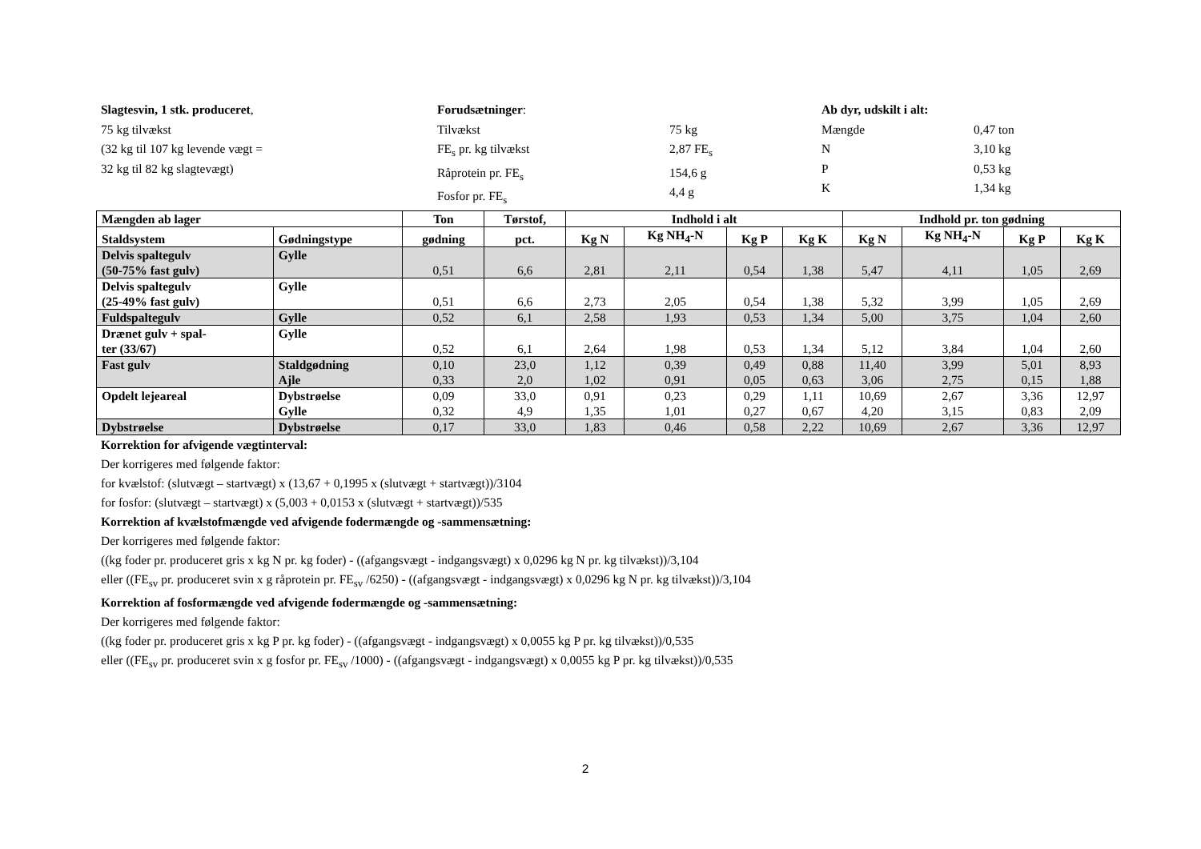Slagtesvin, 1 stk. produceret,
75 kg tilvækst
(32 kg til 107 kg levende vægt =
32 kg til 82 kg slagtevægt)
Forudsætninger:
Tilvækst
FE<sub>s</sub> pr. kg tilvækst
Råprotein pr. FE<sub>s</sub>
Fosfor pr. FE<sub>s</sub>
75 kg
2,87 FE<sub>s</sub>
154,6 g
4,4 g
Ab dyr, udskilt i alt:
Mængde
N
P
K
0,47 ton
3,10 kg
0,53 kg
1,34 kg
| Mængden ab lager | | Ton | Tørstof, | Indhold i alt | | | | Indhold pr. ton gødning | | | |
| --- | --- | --- | --- | --- | --- | --- | --- | --- | --- | --- | --- |
| Staldsystem | Gødningstype | gødning | pct. | Kg N | Kg NH<sub>4</sub>-N | Kg P | Kg K | Kg N | Kg NH<sub>4</sub>-N | Kg P | Kg K |
| Delvis spaltegulv (50-75% fast gulv) | Gylle | 0,51 | 6,6 | 2,81 | 2,11 | 0,54 | 1,38 | 5,47 | 4,11 | 1,05 | 2,69 |
| Delvis spaltegulv (25-49% fast gulv) | Gylle | 0,51 | 6,6 | 2,73 | 2,05 | 0,54 | 1,38 | 5,32 | 3,99 | 1,05 | 2,69 |
| Fuldspaltegulv | Gylle | 0,52 | 6,1 | 2,58 | 1,93 | 0,53 | 1,34 | 5,00 | 3,75 | 1,04 | 2,60 |
| Drænet gulv + spal- ter (33/67) | Gylle | 0,52 | 6,1 | 2,64 | 1,98 | 0,53 | 1,34 | 5,12 | 3,84 | 1,04 | 2,60 |
| Fast gulv | Staldgødning Ajle | 0,10 0,33 | 23,0 2,0 | 1,12 1,02 | 0,39 0,91 | 0,49 0,05 | 0,88 0,63 | 11,40 3,06 | 3,99 2,75 | 5,01 0,15 | 8,93 1,88 |
| Opdelt lejeareal | Dybstrøelse Gylle | 0,09 0,32 | 33,0 4,9 | 0,91 1,35 | 0,23 1,01 | 0,29 0,27 | 1,11 0,67 | 10,69 4,20 | 2,67 3,15 | 3,36 0,83 | 12,97 2,09 |
| Dybstrøelse | Dybstrøelse | 0,17 | 33,0 | 1,83 | 0,46 | 0,58 | 2,22 | 10,69 | 2,67 | 3,36 | 12,97 |
Korrektion for afvigende vægtinterval:
Der korrigeres med følgende faktor:
for kvælstof: (slutvægt – startvægt) x (13,67 + 0,1995 x (slutvægt + startvægt))/3104
for fosfor: (slutvægt – startvægt) x (5,003 + 0,0153 x (slutvægt + startvægt))/535
Korrektion af kvælstofmængde ved afvigende fodermængde og -sammensætning:
Der korrigeres med følgende faktor:
((kg foder pr. produceret gris x kg N pr. kg foder) - ((afgangsvægt - indgangsvægt) x 0,0296 kg N pr. kg tilvækst))/3,104
eller ((FE<sub>sv</sub> pr. produceret svin x g råprotein pr. FE<sub>sv</sub> /6250) - ((afgangsvægt - indgangsvægt) x 0,0296 kg N pr. kg tilvækst))/3,104
Korrektion af fosformængde ved afvigende fodermængde og -sammensætning:
Der korrigeres med følgende faktor:
((kg foder pr. produceret gris x kg P pr. kg foder) - ((afgangsvægt - indgangsvægt) x 0,0055 kg P pr. kg tilvækst))/0,535
eller ((FE<sub>sv</sub> pr. produceret svin x g fosfor pr. FE<sub>sv</sub> /1000) - ((afgangsvægt - indgangsvægt) x 0,0055 kg P pr. kg tilvækst))/0,535
2